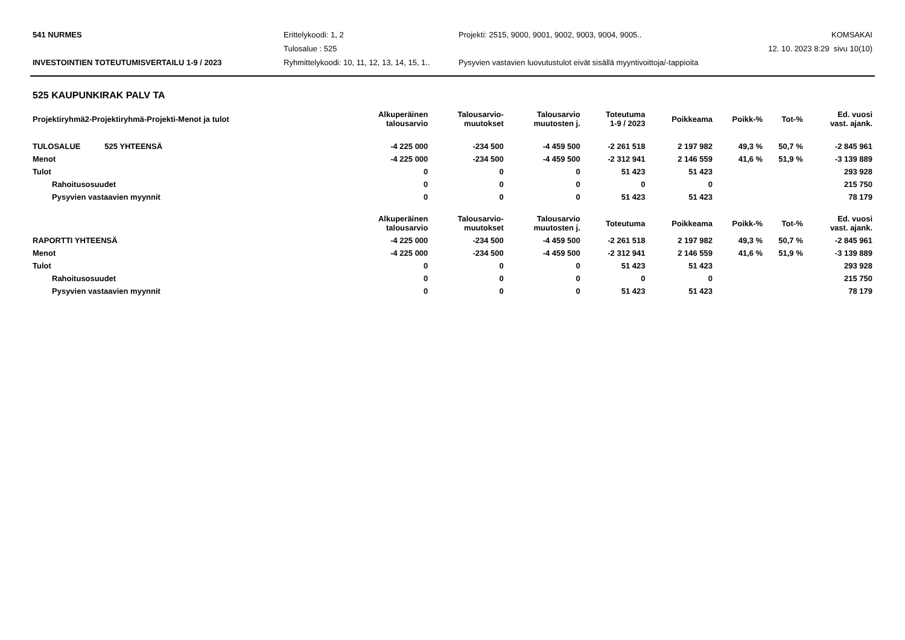541 NURMES
Erittelykoodi: 1, 2
Projekti: 2515, 9000, 9001, 9002, 9003, 9004, 9005..
KOMSAKAI
Tulosalue : 525
12. 10. 2023 8:29 sivu 10(10)
INVESTOINTIEN TOTEUTUMISVERTAILU 1-9 / 2023
Ryhmittelykoodi: 10, 11, 12, 13, 14, 15, 1..
Pysyvien vastavien luovutustulot eivät sisällä myyntivoittoja/-tappioita
525 KAUPUNKIRAK PALV TA
| Projektiryhmä2-Projektiryhmä-Projekti-Menot ja tulot | Alkuperäinen talousarvio | Talousarvio- muutokset | Talousarvio muutosten j. | Toteutuma 1-9 / 2023 | Poikkeama | Poikk-% | Tot-% | Ed. vuosi vast. ajank. |
| --- | --- | --- | --- | --- | --- | --- | --- | --- |
| TULOSALUE 525 YHTEENSÄ | -4 225 000 | -234 500 | -4 459 500 | -2 261 518 | 2 197 982 | 49,3 % | 50,7 % | -2 845 961 |
| Menot | -4 225 000 | -234 500 | -4 459 500 | -2 312 941 | 2 146 559 | 41,6 % | 51,9 % | -3 139 889 |
| Tulot | 0 | 0 | 0 | 51 423 | 51 423 | | | 293 928 |
| Rahoitusosuudet | 0 | 0 | 0 | 0 | 0 | | | 215 750 |
| Pysyvien vastaavien myynnit | 0 | 0 | 0 | 51 423 | 51 423 | | | 78 179 |
| | Alkuperäinen talousarvio | Talousarvio- muutokset | Talousarvio muutosten j. | Toteutuma | Poikkeama | Poikk-% | Tot-% | Ed. vuosi vast. ajank. |
| RAPORTTI YHTEENSÄ | -4 225 000 | -234 500 | -4 459 500 | -2 261 518 | 2 197 982 | 49,3 % | 50,7 % | -2 845 961 |
| Menot | -4 225 000 | -234 500 | -4 459 500 | -2 312 941 | 2 146 559 | 41,6 % | 51,9 % | -3 139 889 |
| Tulot | 0 | 0 | 0 | 51 423 | 51 423 | | | 293 928 |
| Rahoitusosuudet | 0 | 0 | 0 | 0 | 0 | | | 215 750 |
| Pysyvien vastaavien myynnit | 0 | 0 | 0 | 51 423 | 51 423 | | | 78 179 |